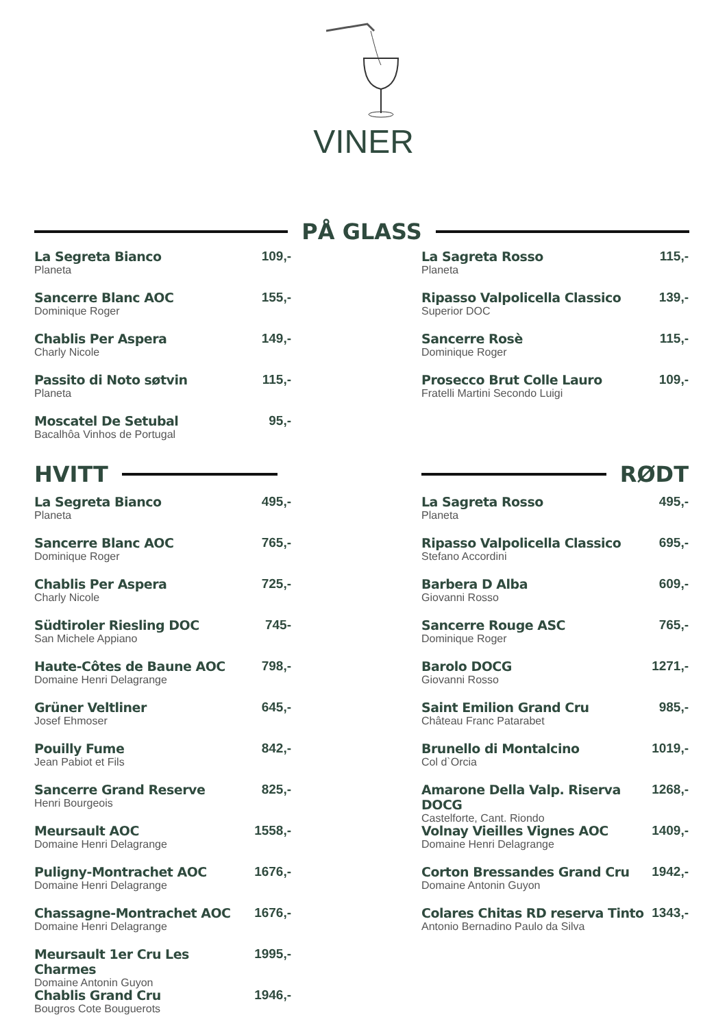VINER
PÅ GLASS
La Segreta Bianco
Planeta
109,-
Sancerre Blanc AOC
Dominique Roger
155,-
Chablis Per Aspera
Charly Nicole
149,-
Passito di Noto søtvin
Planeta
115,-
Moscatel De Setubal
Bacalhôa Vinhos de Portugal
95,-
HVITT
La Segreta Bianco
Planeta
495,-
Sancerre Blanc AOC
Dominique Roger
765,-
Chablis Per Aspera
Charly Nicole
725,-
Südtiroler Riesling DOC
San Michele Appiano
745-
Haute-Côtes de Baune AOC
Domaine Henri Delagrange
798,-
Grüner Veltliner
Josef Ehmoser
645,-
Pouilly Fume
Jean Pabiot et Fils
842,-
Sancerre Grand Reserve
Henri Bourgeois
825,-
Meursault AOC
Domaine Henri Delagrange
1558,-
Puligny-Montrachet AOC
Domaine Henri Delagrange
1676,-
Chassagne-Montrachet AOC
Domaine Henri Delagrange
1676,-
Meursault 1er Cru Les Charmes
Domaine Antonin Guyon
1995,-
Chablis Grand Cru
Bougros Cote Bouguerots
1946,-
La Sagreta Rosso
Planeta
115,-
Ripasso Valpolicella Classico
Superior DOC
139,-
Sancerre Rosè
Dominique Roger
115,-
Prosecco Brut Colle Lauro
Fratelli Martini Secondo Luigi
109,-
RØDT
La Sagreta Rosso
Planeta
495,-
Ripasso Valpolicella Classico
Stefano Accordini
695,-
Barbera D Alba
Giovanni Rosso
609,-
Sancerre Rouge ASC
Dominique Roger
765,-
Barolo DOCG
Giovanni Rosso
1271,-
Saint Emilion Grand Cru
Château Franc Patarabet
985,-
Brunello di Montalcino
Col d`Orcia
1019,-
Amarone Della Valp. Riserva DOCG
Castelforte, Cant. Riondo
1268,-
Volnay Vieilles Vignes AOC
Domaine Henri Delagrange
1409,-
Corton Bressandes Grand Cru
Domaine Antonin Guyon
1942,-
Colares Chitas RD reserva Tinto
Antonio Bernadino Paulo da Silva
1343,-